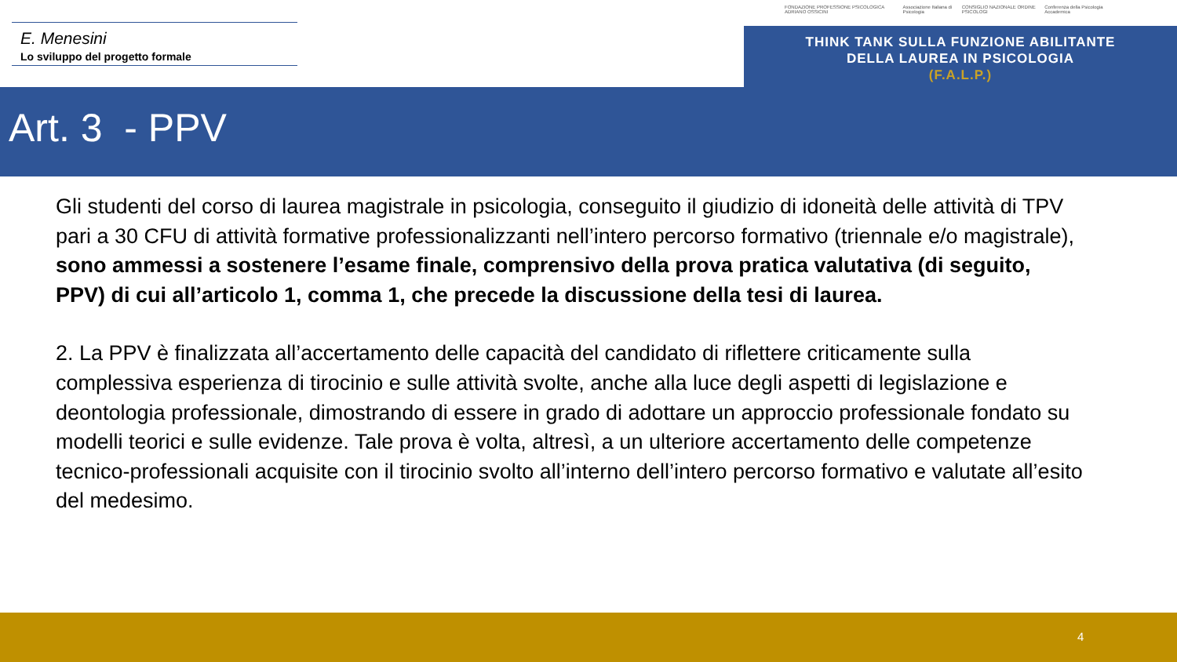E. Menesini
Lo sviluppo del progetto formale
FONDAZIONE PROFESSIONE PSICOLOGICA ADRIANO OSSICINI Associazione Italiana di Psicologia CONSIGLIO NAZIONALE ORDINE PSICOLOGI Conferenza della Psicologia Accademica
THINK TANK SULLA FUNZIONE ABILITANTE
DELLA LAUREA IN PSICOLOGIA
(F.A.L.P.)
Art. 3 - PPV
Gli studenti del corso di laurea magistrale in psicologia, conseguito il giudizio di idoneità delle attività di TPV pari a 30 CFU di attività formative professionalizzanti nell’intero percorso formativo (triennale e/o magistrale), sono ammessi a sostenere l’esame finale, comprensivo della prova pratica valutativa (di seguito, PPV) di cui all’articolo 1, comma 1, che precede la discussione della tesi di laurea.
2. La PPV è finalizzata all’accertamento delle capacità del candidato di riflettere criticamente sulla complessiva esperienza di tirocinio e sulle attività svolte, anche alla luce degli aspetti di legislazione e deontologia professionale, dimostrando di essere in grado di adottare un approccio professionale fondato su modelli teorici e sulle evidenze. Tale prova è volta, altresì, a un ulteriore accertamento delle competenze tecnico-professionali acquisite con il tirocinio svolto all’interno dell’intero percorso formativo e valutate all’esito del medesimo.
4